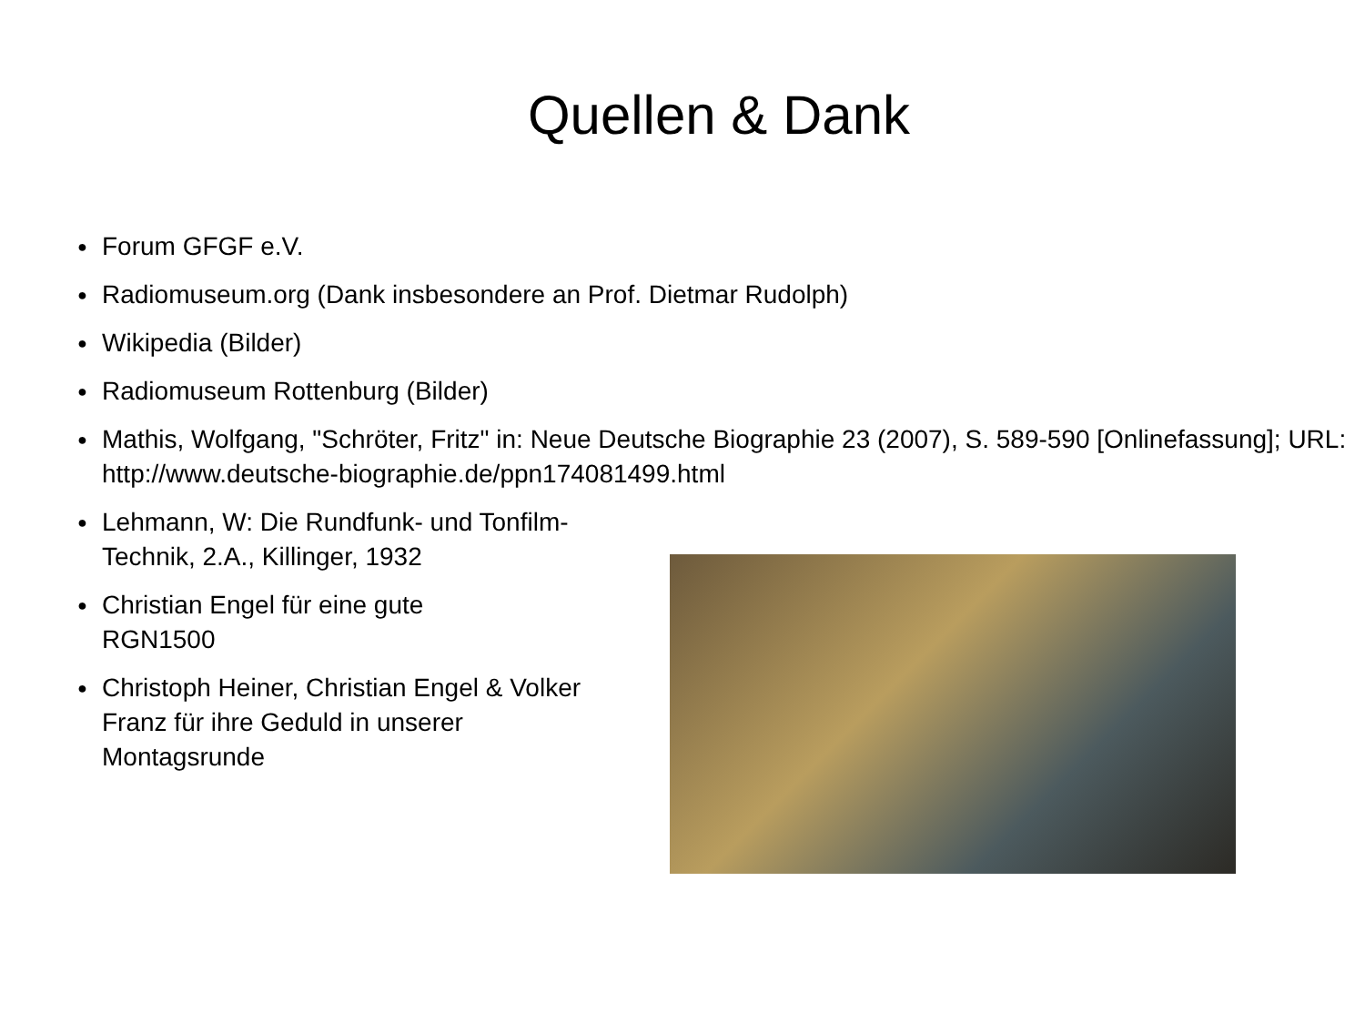Quellen & Dank
● Forum GFGF e.V.
● Radiomuseum.org (Dank insbesondere an Prof. Dietmar Rudolph)
● Wikipedia (Bilder)
● Radiomuseum Rottenburg (Bilder)
● Mathis, Wolfgang, "Schröter, Fritz" in: Neue Deutsche Biographie 23 (2007), S. 589-590 [Onlinefassung]; URL: http://www.deutsche-biographie.de/ppn174081499.html
● Lehmann, W: Die Rundfunk- und Tonfilm-Technik, 2.A., Killinger, 1932
● Christian Engel für eine gute RGN1500
● Christoph Heiner, Christian Engel & Volker Franz für ihre Geduld in unserer Montagsrunde